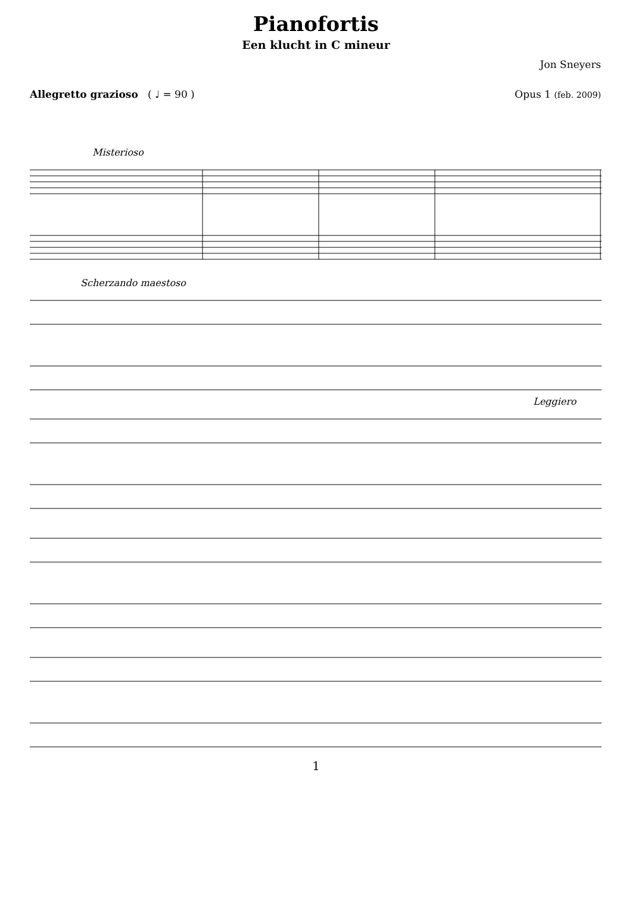Pianofortis
Een klucht in C mineur
Jon Sneyers
Allegretto grazioso ( ♩ = 90 )
Opus 1 (feb. 2009)
Misterioso
Scherzando maestoso
Leggiero
1